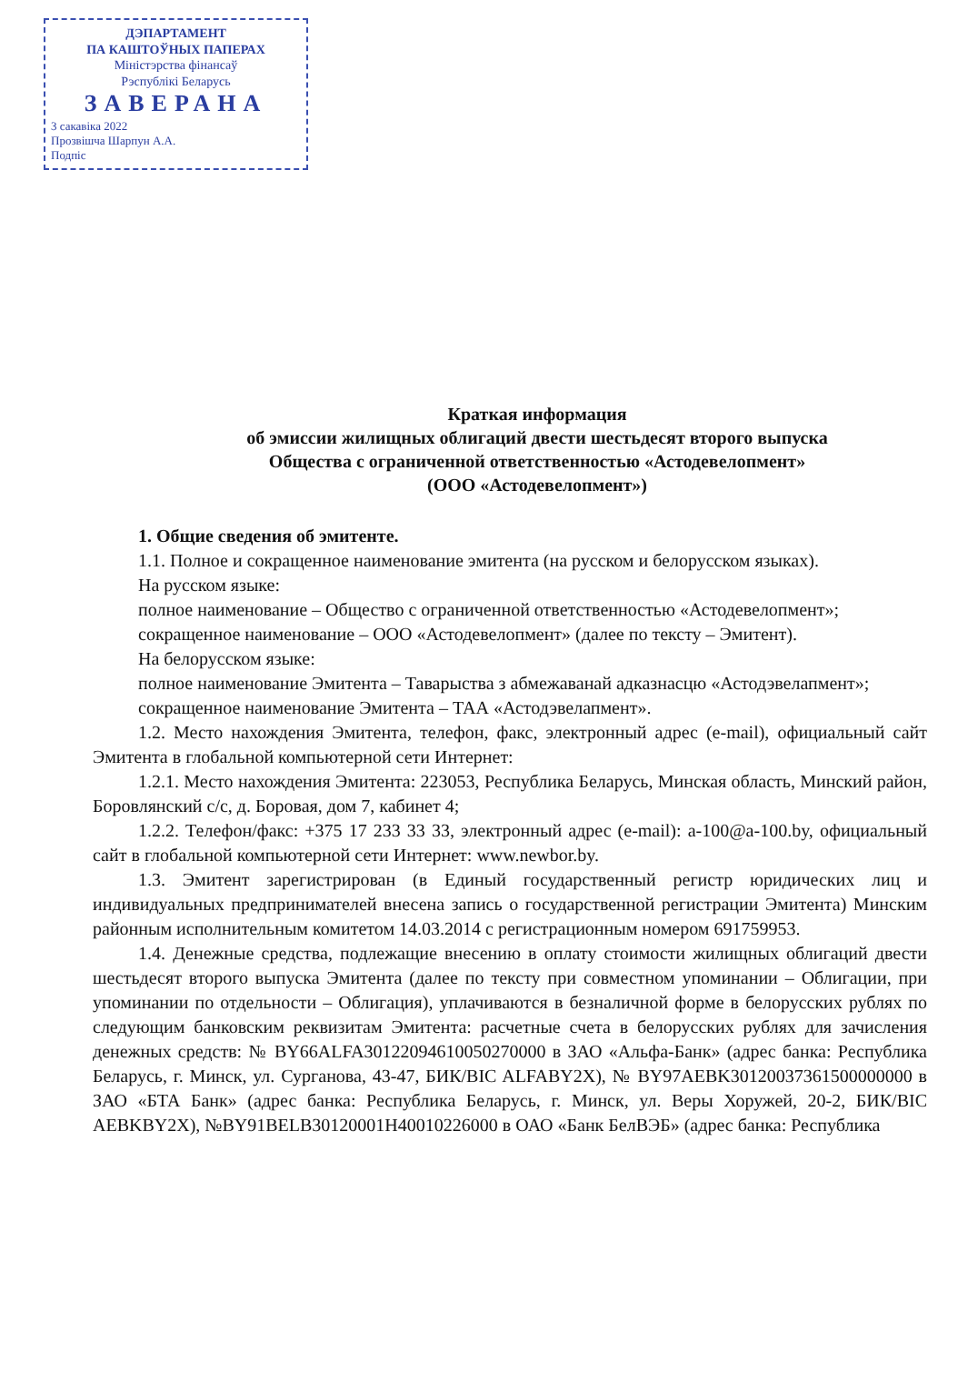ДЭПАРТАМЕНТ
ПА КАШТОЎНЫХ ПАПЕРАХ
Міністэрства фінансаў
Рэспублікі Беларусь
ЗАВЕРАНА
3 сакавіка 2022
Прозвішча Шарпун А.А.
Подпіс
Краткая информация
об эмиссии жилищных облигаций двести шестьдесят второго выпуска
Общества с ограниченной ответственностью «Астодевелопмент»
(ООО «Астодевелопмент»)
1. Общие сведения об эмитенте.
1.1. Полное и сокращенное наименование эмитента (на русском и белорусском языках).
На русском языке:
полное наименование – Общество с ограниченной ответственностью «Астодевелопмент»;
сокращенное наименование – ООО «Астодевелопмент» (далее по тексту – Эмитент).
На белорусском языке:
полное наименование Эмитента – Таварыства з абмежаванай адказнасцю «Астодэвелапмент»;
сокращенное наименование Эмитента – ТАА «Астодэвелапмент».
1.2. Место нахождения Эмитента, телефон, факс, электронный адрес (e-mail), официальный сайт Эмитента в глобальной компьютерной сети Интернет:
1.2.1. Место нахождения Эмитента: 223053, Республика Беларусь, Минская область, Минский район, Боровлянский с/с, д. Боровая, дом 7, кабинет 4;
1.2.2. Телефон/факс: +375 17 233 33 33, электронный адрес (e-mail): a-100@a-100.by, официальный сайт в глобальной компьютерной сети Интернет: www.newbor.by.
1.3. Эмитент зарегистрирован (в Единый государственный регистр юридических лиц и индивидуальных предпринимателей внесена запись о государственной регистрации Эмитента) Минским районным исполнительным комитетом 14.03.2014 с регистрационным номером 691759953.
1.4. Денежные средства, подлежащие внесению в оплату стоимости жилищных облигаций двести шестьдесят второго выпуска Эмитента (далее по тексту при совместном упоминании – Облигации, при упоминании по отдельности – Облигация), уплачиваются в безналичной форме в белорусских рублях по следующим банковским реквизитам Эмитента: расчетные счета в белорусских рублях для зачисления денежных средств: № BY66ALFA30122094610050270000 в ЗАО «Альфа-Банк» (адрес банка: Республика Беларусь, г. Минск, ул. Сурганова, 43-47, БИК/BIC ALFABY2X), № BY97AEBK30120037361500000000 в ЗАО «БТА Банк» (адрес банка: Республика Беларусь, г. Минск, ул. Веры Хоружей, 20-2, БИК/BIC AEBKBY2X), №BY91BELB30120001H40010226000 в ОАО «Банк БелВЭБ» (адрес банка: Республика